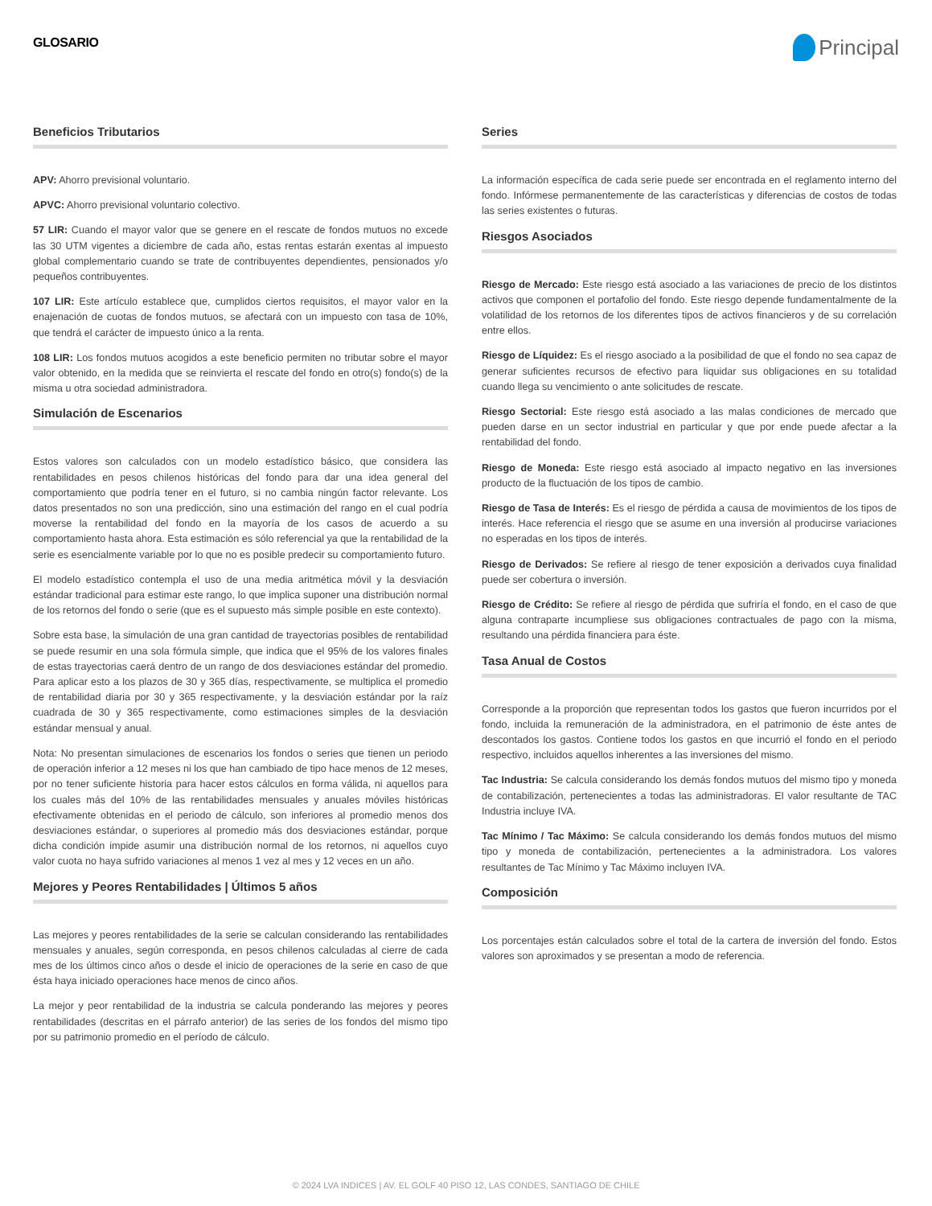GLOSARIO
Principal
Beneficios Tributarios
APV: Ahorro previsional voluntario.
APVC: Ahorro previsional voluntario colectivo.
57 LIR: Cuando el mayor valor que se genere en el rescate de fondos mutuos no excede las 30 UTM vigentes a diciembre de cada año, estas rentas estarán exentas al impuesto global complementario cuando se trate de contribuyentes dependientes, pensionados y/o pequeños contribuyentes.
107 LIR: Este artículo establece que, cumplidos ciertos requisitos, el mayor valor en la enajenación de cuotas de fondos mutuos, se afectará con un impuesto con tasa de 10%, que tendrá el carácter de impuesto único a la renta.
108 LIR: Los fondos mutuos acogidos a este beneficio permiten no tributar sobre el mayor valor obtenido, en la medida que se reinvierta el rescate del fondo en otro(s) fondo(s) de la misma u otra sociedad administradora.
Simulación de Escenarios
Estos valores son calculados con un modelo estadístico básico, que considera las rentabilidades en pesos chilenos históricas del fondo para dar una idea general del comportamiento que podría tener en el futuro, si no cambia ningún factor relevante. Los datos presentados no son una predicción, sino una estimación del rango en el cual podría moverse la rentabilidad del fondo en la mayoría de los casos de acuerdo a su comportamiento hasta ahora. Esta estimación es sólo referencial ya que la rentabilidad de la serie es esencialmente variable por lo que no es posible predecir su comportamiento futuro.
El modelo estadístico contempla el uso de una media aritmética móvil y la desviación estándar tradicional para estimar este rango, lo que implica suponer una distribución normal de los retornos del fondo o serie (que es el supuesto más simple posible en este contexto).
Sobre esta base, la simulación de una gran cantidad de trayectorias posibles de rentabilidad se puede resumir en una sola fórmula simple, que indica que el 95% de los valores finales de estas trayectorias caerá dentro de un rango de dos desviaciones estándar del promedio. Para aplicar esto a los plazos de 30 y 365 días, respectivamente, se multiplica el promedio de rentabilidad diaria por 30 y 365 respectivamente, y la desviación estándar por la raíz cuadrada de 30 y 365 respectivamente, como estimaciones simples de la desviación estándar mensual y anual.
Nota: No presentan simulaciones de escenarios los fondos o series que tienen un periodo de operación inferior a 12 meses ni los que han cambiado de tipo hace menos de 12 meses, por no tener suficiente historia para hacer estos cálculos en forma válida, ni aquellos para los cuales más del 10% de las rentabilidades mensuales y anuales móviles históricas efectivamente obtenidas en el periodo de cálculo, son inferiores al promedio menos dos desviaciones estándar, o superiores al promedio más dos desviaciones estándar, porque dicha condición impide asumir una distribución normal de los retornos, ni aquellos cuyo valor cuota no haya sufrido variaciones al menos 1 vez al mes y 12 veces en un año.
Mejores y Peores Rentabilidades | Últimos 5 años
Las mejores y peores rentabilidades de la serie se calculan considerando las rentabilidades mensuales y anuales, según corresponda, en pesos chilenos calculadas al cierre de cada mes de los últimos cinco años o desde el inicio de operaciones de la serie en caso de que ésta haya iniciado operaciones hace menos de cinco años.
La mejor y peor rentabilidad de la industria se calcula ponderando las mejores y peores rentabilidades (descritas en el párrafo anterior) de las series de los fondos del mismo tipo por su patrimonio promedio en el período de cálculo.
Series
La información específica de cada serie puede ser encontrada en el reglamento interno del fondo. Infórmese permanentemente de las características y diferencias de costos de todas las series existentes o futuras.
Riesgos Asociados
Riesgo de Mercado: Este riesgo está asociado a las variaciones de precio de los distintos activos que componen el portafolio del fondo. Este riesgo depende fundamentalmente de la volatilidad de los retornos de los diferentes tipos de activos financieros y de su correlación entre ellos.
Riesgo de Líquidez: Es el riesgo asociado a la posibilidad de que el fondo no sea capaz de generar suficientes recursos de efectivo para liquidar sus obligaciones en su totalidad cuando llega su vencimiento o ante solicitudes de rescate.
Riesgo Sectorial: Este riesgo está asociado a las malas condiciones de mercado que pueden darse en un sector industrial en particular y que por ende puede afectar a la rentabilidad del fondo.
Riesgo de Moneda: Este riesgo está asociado al impacto negativo en las inversiones producto de la fluctuación de los tipos de cambio.
Riesgo de Tasa de Interés: Es el riesgo de pérdida a causa de movimientos de los tipos de interés. Hace referencia el riesgo que se asume en una inversión al producirse variaciones no esperadas en los tipos de interés.
Riesgo de Derivados: Se refiere al riesgo de tener exposición a derivados cuya finalidad puede ser cobertura o inversión.
Riesgo de Crédito: Se refiere al riesgo de pérdida que sufriría el fondo, en el caso de que alguna contraparte incumpliese sus obligaciones contractuales de pago con la misma, resultando una pérdida financiera para éste.
Tasa Anual de Costos
Corresponde a la proporción que representan todos los gastos que fueron incurridos por el fondo, incluida la remuneración de la administradora, en el patrimonio de éste antes de descontados los gastos. Contiene todos los gastos en que incurrió el fondo en el periodo respectivo, incluidos aquellos inherentes a las inversiones del mismo.
Tac Industria: Se calcula considerando los demás fondos mutuos del mismo tipo y moneda de contabilización, pertenecientes a todas las administradoras. El valor resultante de TAC Industria incluye IVA.
Tac Mínimo / Tac Máximo: Se calcula considerando los demás fondos mutuos del mismo tipo y moneda de contabilización, pertenecientes a la administradora. Los valores resultantes de Tac Mínimo y Tac Máximo incluyen IVA.
Composición
Los porcentajes están calculados sobre el total de la cartera de inversión del fondo. Estos valores son aproximados y se presentan a modo de referencia.
© 2024 LVA INDICES | AV. EL GOLF 40 PISO 12, LAS CONDES, SANTIAGO DE CHILE